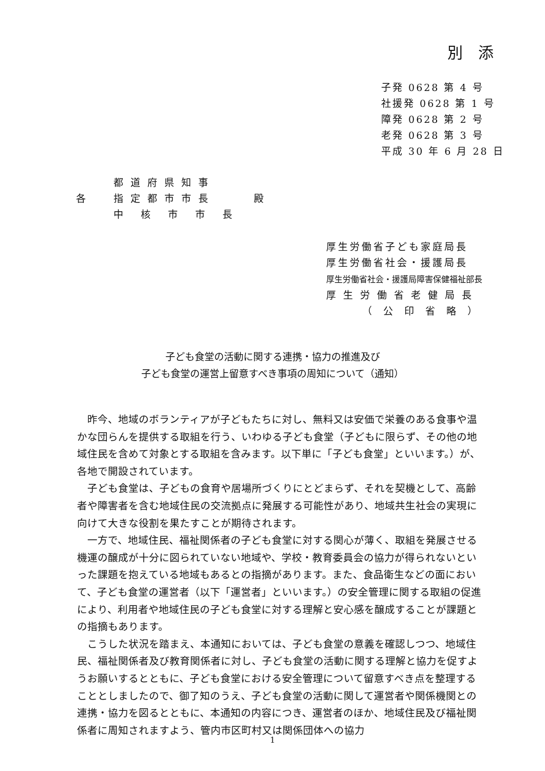別 添
子発 0628 第 4 号
社援発 0628 第 1 号
障発 0628 第 2 号
老発 0628 第 3 号
平成 30 年 6 月 28 日
| | 都道府県知事 | |
| 各 | 指定都市市長 | 殿 |
| | 中核市市長 | |
厚生労働省子ども家庭局長
厚生労働省社会・援護局長
厚生労働省社会・援護局障害保健福祉部長
厚生労働省老健局長
（公印省略）
子ども食堂の活動に関する連携・協力の推進及び
子ども食堂の運営上留意すべき事項の周知について（通知）
昨今、地域のボランティアが子どもたちに対し、無料又は安価で栄養のある食事や温かな団らんを提供する取組を行う、いわゆる子ども食堂（子どもに限らず、その他の地域住民を含めて対象とする取組を含みます。以下単に「子ども食堂」といいます。）が、各地で開設されています。
子ども食堂は、子どもの食育や居場所づくりにとどまらず、それを契機として、高齢者や障害者を含む地域住民の交流拠点に発展する可能性があり、地域共生社会の実現に向けて大きな役割を果たすことが期待されます。
一方で、地域住民、福祉関係者の子ども食堂に対する関心が薄く、取組を発展させる機運の醸成が十分に図られていない地域や、学校・教育委員会の協力が得られないといった課題を抱えている地域もあるとの指摘があります。また、食品衛生などの面において、子ども食堂の運営者（以下「運営者」といいます。）の安全管理に関する取組の促進により、利用者や地域住民の子ども食堂に対する理解と安心感を醸成することが課題との指摘もあります。
こうした状況を踏まえ、本通知においては、子ども食堂の意義を確認しつつ、地域住民、福祉関係者及び教育関係者に対し、子ども食堂の活動に関する理解と協力を促すようお願いするとともに、子ども食堂における安全管理について留意すべき点を整理することとしましたので、御了知のうえ、子ども食堂の活動に関して運営者や関係機関との連携・協力を図るとともに、本通知の内容につき、運営者のほか、地域住民及び福祉関係者に周知されますよう、管内市区町村又は関係団体への協力
1